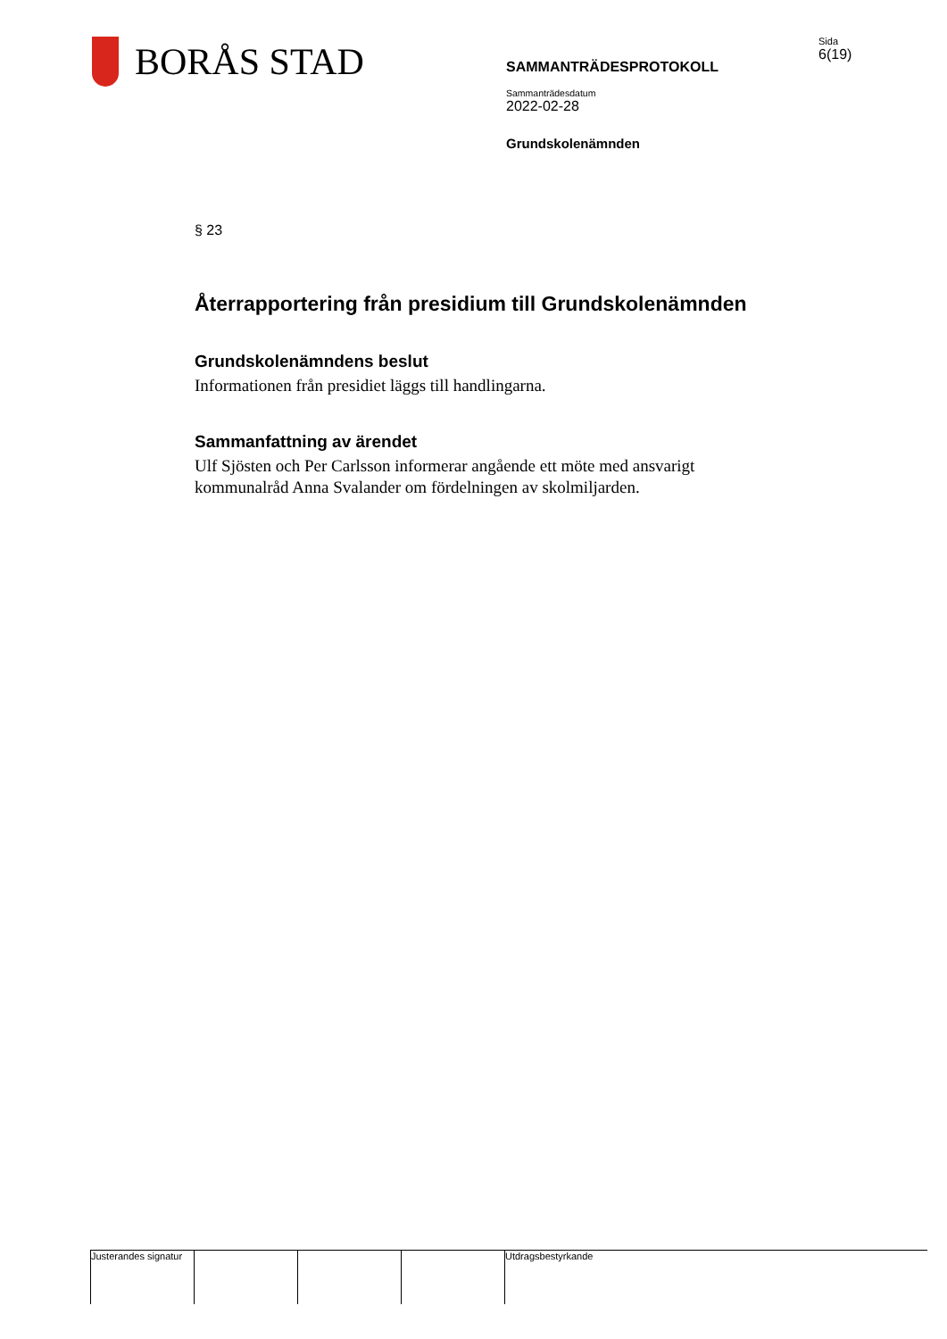BORÅS STAD
SAMMANTRÄDESPROTOKOLL
Sammanträdesdatum
2022-02-28
Grundskolenämnden
Sida
6(19)
§ 23
Återrapportering från presidium till Grundskolenämnden
Grundskolenämndens beslut
Informationen från presidiet läggs till handlingarna.
Sammanfattning av ärendet
Ulf Sjösten och Per Carlsson informerar angående ett möte med ansvarigt kommunalråd Anna Svalander om fördelningen av skolmiljarden.
Justerandes signatur
Utdragsbestyrkande